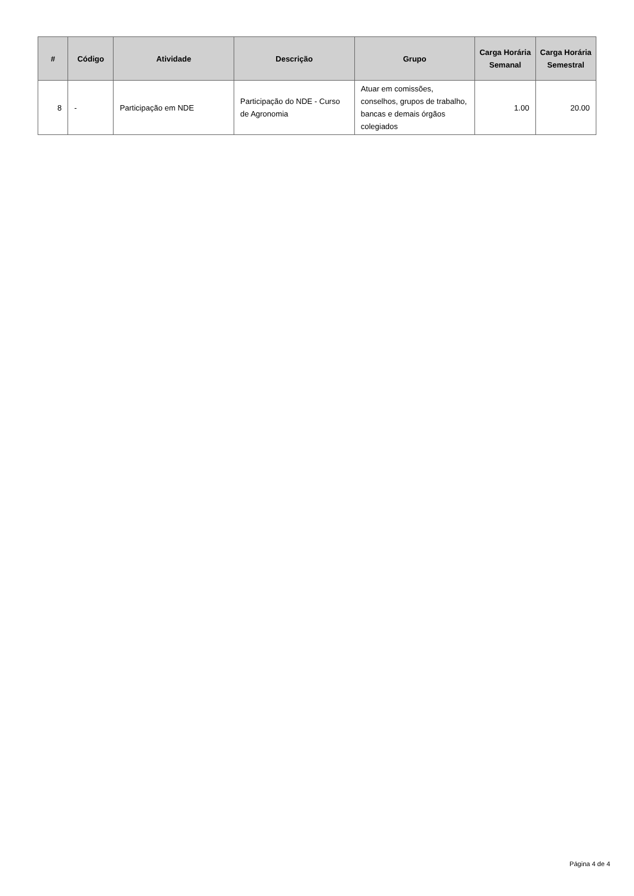| # | Código | Atividade | Descrição | Grupo | Carga Horária Semanal | Carga Horária Semestral |
| --- | --- | --- | --- | --- | --- | --- |
| 8 | - | Participação em NDE | Participação do NDE - Curso de Agronomia | Atuar em comissões, conselhos, grupos de trabalho, bancas e demais órgãos colegiados | 1.00 | 20.00 |
Página 4 de 4